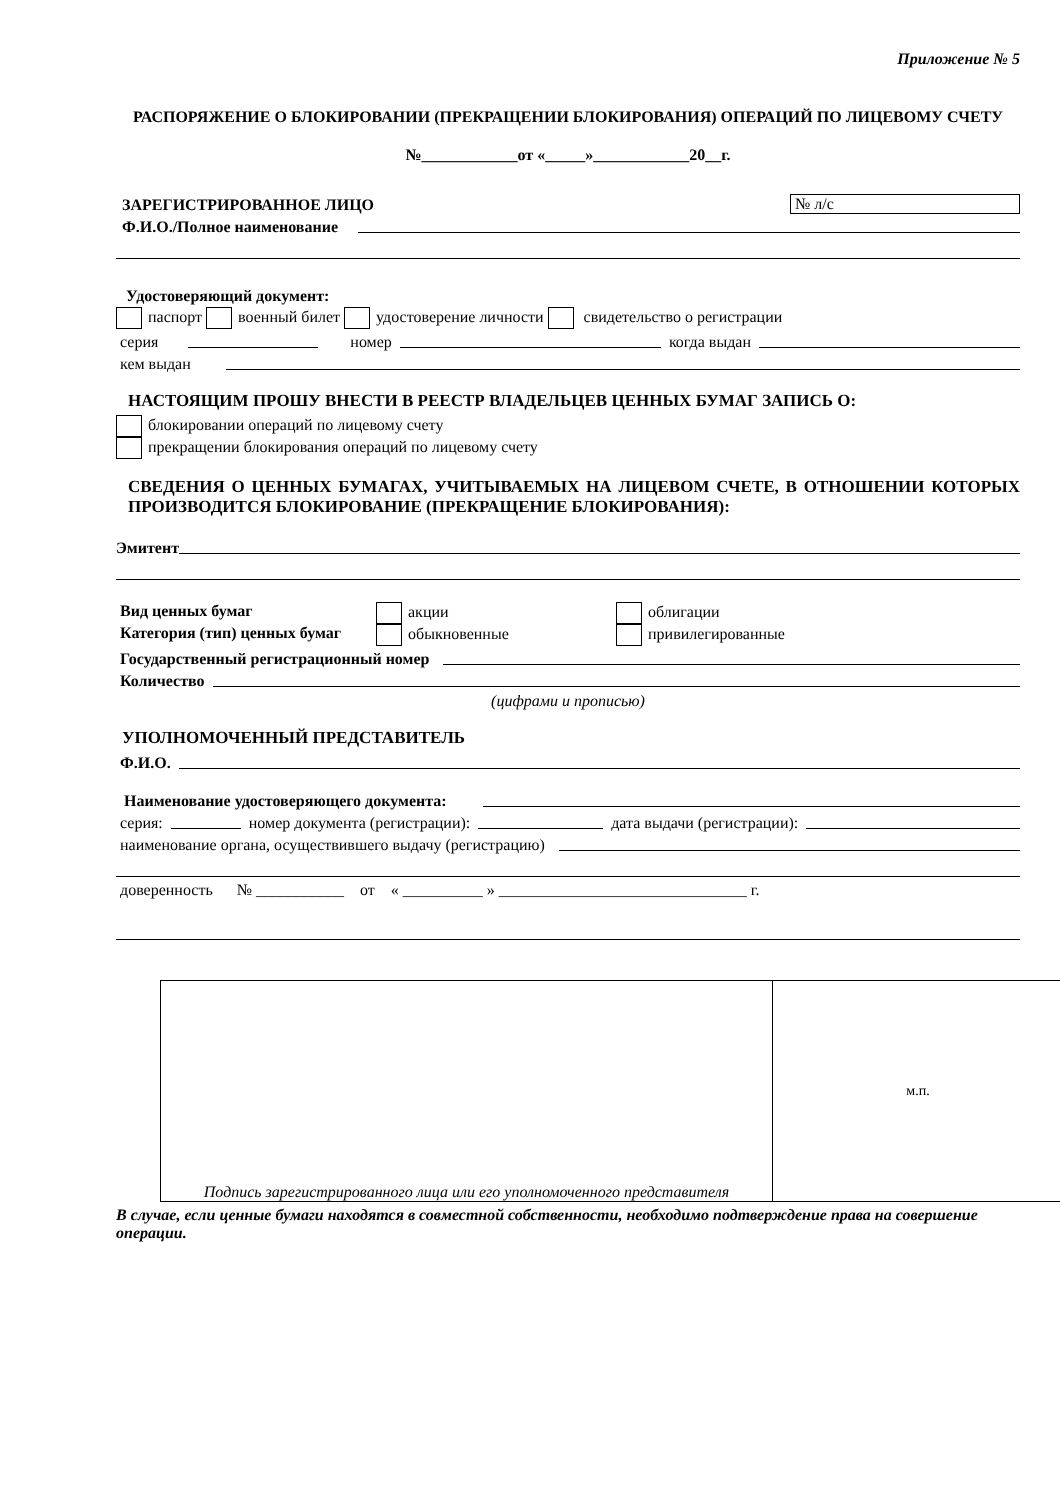Приложение № 5
РАСПОРЯЖЕНИЕ О БЛОКИРОВАНИИ (ПРЕКРАЩЕНИИ БЛОКИРОВАНИЯ) ОПЕРАЦИЙ ПО ЛИЦЕВОМУ СЧЕТУ
№____________от «_____»____________20__г.
ЗАРЕГИСТРИРОВАННОЕ ЛИЦО № л/с
Ф.И.О./Полное наименование
Удостоверяющий документ:
паспорт военный билет удостоверение личности свидетельство о регистрации
серия номер когда выдан
кем выдан
НАСТОЯЩИМ ПРОШУ ВНЕСТИ В РЕЕСТР ВЛАДЕЛЬЦЕВ ЦЕННЫХ БУМАГ ЗАПИСЬ О:
блокировании операций по лицевому счету
прекращении блокирования операций по лицевому счету
СВЕДЕНИЯ О ЦЕННЫХ БУМАГАХ, УЧИТЫВАЕМЫХ НА ЛИЦЕВОМ СЧЕТЕ, В ОТНОШЕНИИ КОТОРЫХ ПРОИЗВОДИТСЯ БЛОКИРОВАНИЕ (ПРЕКРАЩЕНИЕ БЛОКИРОВАНИЯ):
Эмитент
Вид ценных бумаг акции облигации
Категория (тип) ценных бумаг обыкновенные привилегированные
Государственный регистрационный номер
Количество
(цифрами и прописью)
УПОЛНОМОЧЕННЫЙ ПРЕДСТАВИТЕЛЬ
Ф.И.О.
Наименование удостоверяющего документа:
серия: номер документа (регистрации): дата выдачи (регистрации):
наименование органа, осуществившего выдачу (регистрацию)
доверенность № ___________ от « __________ » _______________________________ г.
Подпись зарегистрированного лица или его уполномоченного представителя
м.п.
В случае, если ценные бумаги находятся в совместной собственности, необходимо подтверждение права на совершение операции.